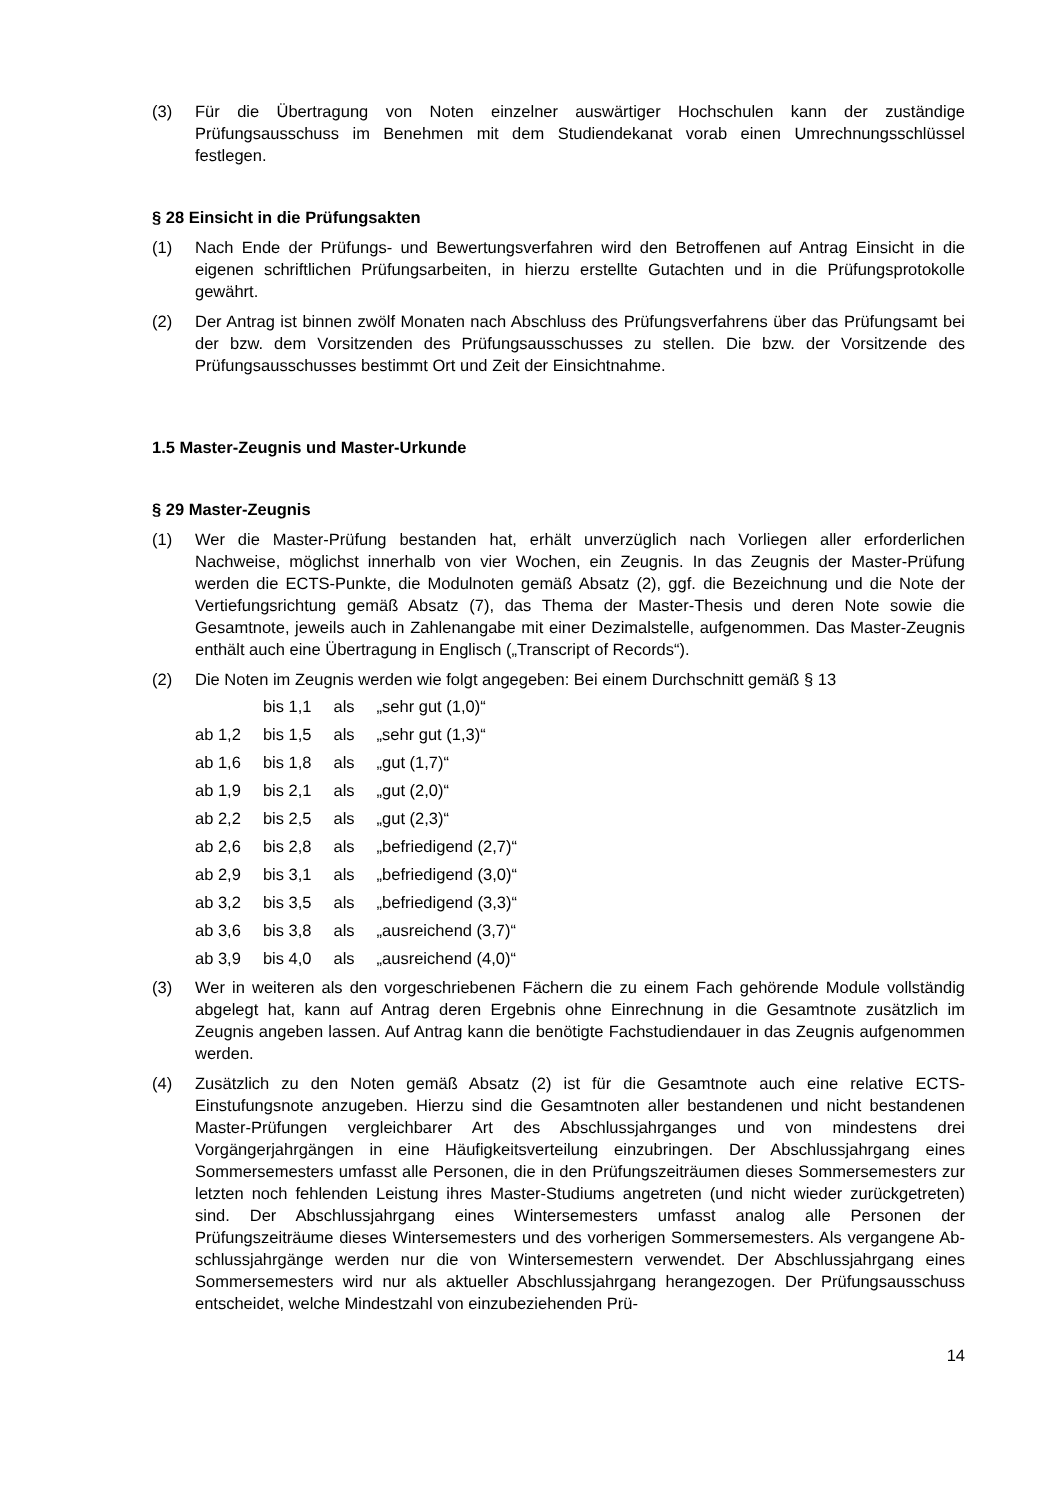(3) Für die Übertragung von Noten einzelner auswärtiger Hochschulen kann der zuständige Prüfungsausschuss im Benehmen mit dem Studiendekanat vorab einen Umrechnungs­schlüssel festlegen.
§ 28 Einsicht in die Prüfungsakten
(1) Nach Ende der Prüfungs- und Bewertungsverfahren wird den Betroffenen auf Antrag Einsicht in die eigenen schriftlichen Prüfungsarbeiten, in hierzu erstellte Gutachten und in die Prüfungsprotokolle gewährt.
(2) Der Antrag ist binnen zwölf Monaten nach Abschluss des Prüfungsverfahrens über das Prüfungsamt bei der bzw. dem Vorsitzenden des Prüfungsausschusses zu stellen. Die bzw. der Vorsitzende des Prüfungsausschusses bestimmt Ort und Zeit der Einsicht­nahme.
1.5 Master-Zeugnis und Master-Urkunde
§ 29 Master-Zeugnis
(1) Wer die Master-Prüfung bestanden hat, erhält unverzüglich nach Vorliegen aller erfor­derlichen Nachweise, möglichst innerhalb von vier Wochen, ein Zeugnis. In das Zeugnis der Master-Prüfung werden die ECTS-Punkte, die Modulnoten gemäß Absatz (2), ggf. die Bezeichnung und die Note der Vertiefungsrichtung gemäß Absatz (7), das Thema der Master-Thesis und deren Note sowie die Gesamtnote, jeweils auch in Zahlenanga­be mit einer Dezimalstelle, aufgenommen. Das Master-Zeugnis enthält auch eine Über­tragung in Englisch („Transcript of Records“).
(2) Die Noten im Zeugnis werden wie folgt angegeben: Bei einem Durchschnitt gemäß § 13
| | bis 1,1 | als | „sehr gut (1,0)“ |
| ab 1,2 | bis 1,5 | als | „sehr gut (1,3)“ |
| ab 1,6 | bis 1,8 | als | „gut (1,7)“ |
| ab 1,9 | bis 2,1 | als | „gut (2,0)“ |
| ab 2,2 | bis 2,5 | als | „gut (2,3)“ |
| ab 2,6 | bis 2,8 | als | „befriedigend (2,7)“ |
| ab 2,9 | bis 3,1 | als | „befriedigend (3,0)“ |
| ab 3,2 | bis 3,5 | als | „befriedigend (3,3)“ |
| ab 3,6 | bis 3,8 | als | „ausreichend (3,7)“ |
| ab 3,9 | bis 4,0 | als | „ausreichend (4,0)“ |
(3) Wer in weiteren als den vorgeschriebenen Fächern die zu einem Fach gehörende Mo­dule vollständig abgelegt hat, kann auf Antrag deren Ergebnis ohne Einrechnung in die Gesamtnote zusätzlich im Zeugnis angeben lassen. Auf Antrag kann die benötigte Fachstudiendauer in das Zeugnis aufgenommen werden.
(4) Zusätzlich zu den Noten gemäß Absatz (2) ist für die Gesamtnote auch eine relative ECTS-Einstufungsnote anzugeben. Hierzu sind die Gesamtnoten aller bestandenen und nicht bestandenen Master-Prüfungen vergleichbarer Art des Abschlussjahrganges und von mindestens drei Vorgängerjahrgängen in eine Häufigkeitsverteilung einzubringen. Der Abschlussjahrgang eines Sommersemesters umfasst alle Personen, die in den Prü­fungszeiträumen dieses Sommersemesters zur letzten noch fehlenden Leistung ihres Master-Studiums angetreten (und nicht wieder zurückgetreten) sind. Der Abschluss­jahrgang eines Wintersemesters umfasst analog alle Personen der Prüfungszeiträume dieses Wintersemesters und des vorherigen Sommersemesters. Als vergangene Ab­schlussjahrgänge werden nur die von Wintersemestern verwendet. Der Abschlussjahr­gang eines Sommersemesters wird nur als aktueller Abschlussjahrgang herangezogen. Der Prüfungsausschuss entscheidet, welche Mindestzahl von einzubeziehenden Prü-
14